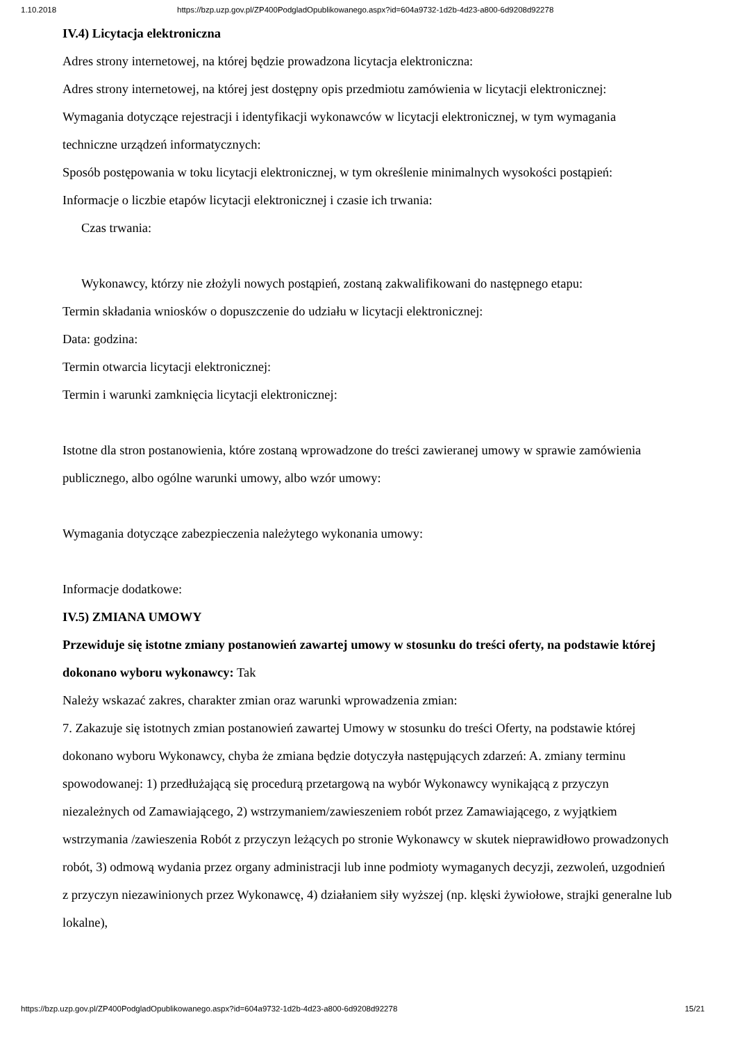1.10.2018 https://bzp.uzp.gov.pl/ZP400PodgladOpublikowanego.aspx?id=604a9732-1d2b-4d23-a800-6d9208d92278
IV.4) Licytacja elektroniczna
Adres strony internetowej, na której będzie prowadzona licytacja elektroniczna:
Adres strony internetowej, na której jest dostępny opis przedmiotu zamówienia w licytacji elektronicznej:
Wymagania dotyczące rejestracji i identyfikacji wykonawców w licytacji elektronicznej, w tym wymagania techniczne urządzeń informatycznych:
Sposób postępowania w toku licytacji elektronicznej, w tym określenie minimalnych wysokości postąpień:
Informacje o liczbie etapów licytacji elektronicznej i czasie ich trwania:
Czas trwania:
Wykonawcy, którzy nie złożyli nowych postąpień, zostaną zakwalifikowani do następnego etapu:
Termin składania wniosków o dopuszczenie do udziału w licytacji elektronicznej:
Data: godzina:
Termin otwarcia licytacji elektronicznej:
Termin i warunki zamknięcia licytacji elektronicznej:
Istotne dla stron postanowienia, które zostaną wprowadzone do treści zawieranej umowy w sprawie zamówienia publicznego, albo ogólne warunki umowy, albo wzór umowy:
Wymagania dotyczące zabezpieczenia należytego wykonania umowy:
Informacje dodatkowe:
IV.5) ZMIANA UMOWY
Przewiduje się istotne zmiany postanowień zawartej umowy w stosunku do treści oferty, na podstawie której dokonano wyboru wykonawcy: Tak
Należy wskazać zakres, charakter zmian oraz warunki wprowadzenia zmian:
7. Zakazuje się istotnych zmian postanowień zawartej Umowy w stosunku do treści Oferty, na podstawie której dokonano wyboru Wykonawcy, chyba że zmiana będzie dotyczyła następujących zdarzeń: A. zmiany terminu spowodowanej: 1) przedłużającą się procedurą przetargową na wybór Wykonawcy wynikającą z przyczyn niezależnych od Zamawiającego, 2) wstrzymaniem/zawieszeniem robót przez Zamawiającego, z wyjątkiem wstrzymania /zawieszenia Robót z przyczyn leżących po stronie Wykonawcy w skutek nieprawidłowo prowadzonych robót, 3) odmową wydania przez organy administracji lub inne podmioty wymaganych decyzji, zezwoleń, uzgodnień z przyczyn niezawinionych przez Wykonawcę, 4) działaniem siły wyższej (np. klęski żywiołowe, strajki generalne lub lokalne),
https://bzp.uzp.gov.pl/ZP400PodgladOpublikowanego.aspx?id=604a9732-1d2b-4d23-a800-6d9208d92278 15/21